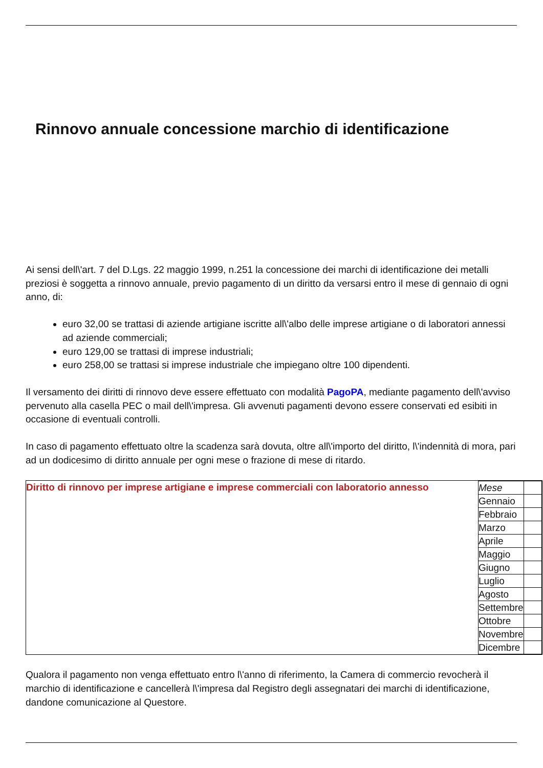Rinnovo annuale concessione marchio di identificazione
Ai sensi dell\'art. 7 del D.Lgs. 22 maggio 1999, n.251 la concessione dei marchi di identificazione dei metalli preziosi è soggetta a rinnovo annuale, previo pagamento di un diritto da versarsi entro il mese di gennaio di ogni anno, di:
euro 32,00 se trattasi di aziende artigiane iscritte all\'albo delle imprese artigiane o di laboratori annessi ad aziende commerciali;
euro 129,00 se trattasi di imprese industriali;
euro 258,00 se trattasi si imprese industriale che impiegano oltre 100 dipendenti.
Il versamento dei diritti di rinnovo deve essere effettuato con modalità PagoPA, mediante pagamento dell\'avviso pervenuto alla casella PEC o mail dell\'impresa. Gli avvenuti pagamenti devono essere conservati ed esibiti in occasione di eventuali controlli.
In caso di pagamento effettuato oltre la scadenza sarà dovuta, oltre all\'importo del diritto, l\'indennità di mora, pari ad un dodicesimo di diritto annuale per ogni mese o frazione di mese di ritardo.
| Diritto di rinnovo per imprese artigiane e imprese commerciali con laboratorio annesso | / Mese / / / Gennaio / / / Febbraio / / / Marzo / / / Aprile / / / Maggio / / / Giugno / / / Luglio / / / Agosto / / / Settembre / / / Ottobre / / / Novembre / / / Dicembre / / |
Qualora il pagamento non venga effettuato entro l\'anno di riferimento, la Camera di commercio revocherà il marchio di identificazione e cancellerà l\'impresa dal Registro degli assegnatari dei marchi di identificazione, dandone comunicazione al Questore.